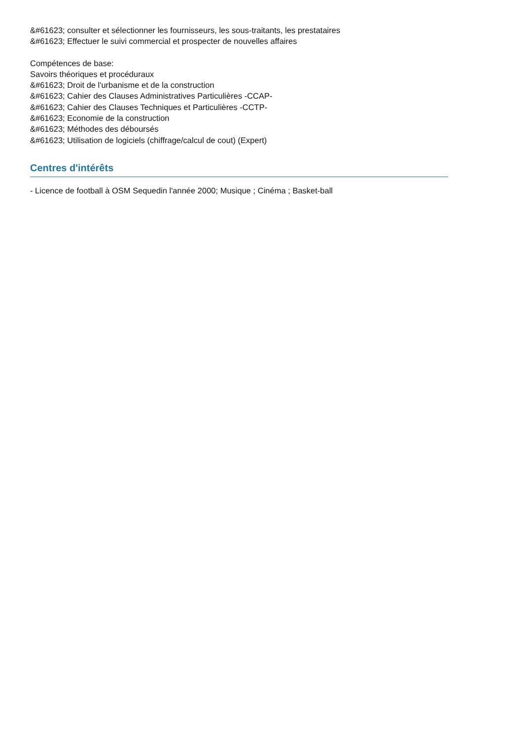&#61623; consulter et sélectionner les fournisseurs, les sous-traitants, les prestataires
&#61623; Effectuer le suivi commercial et prospecter de nouvelles affaires
Compétences de base:
Savoirs théoriques et procéduraux
&#61623; Droit de l'urbanisme et de la construction
&#61623; Cahier des Clauses Administratives Particulières -CCAP-
&#61623; Cahier des Clauses Techniques et Particulières -CCTP-
&#61623; Economie de la construction
&#61623; Méthodes des déboursés
&#61623; Utilisation de logiciels (chiffrage/calcul de cout) (Expert)
Centres d'intérêts
- Licence de football à OSM Sequedin l'année 2000; Musique ; Cinéma ; Basket-ball